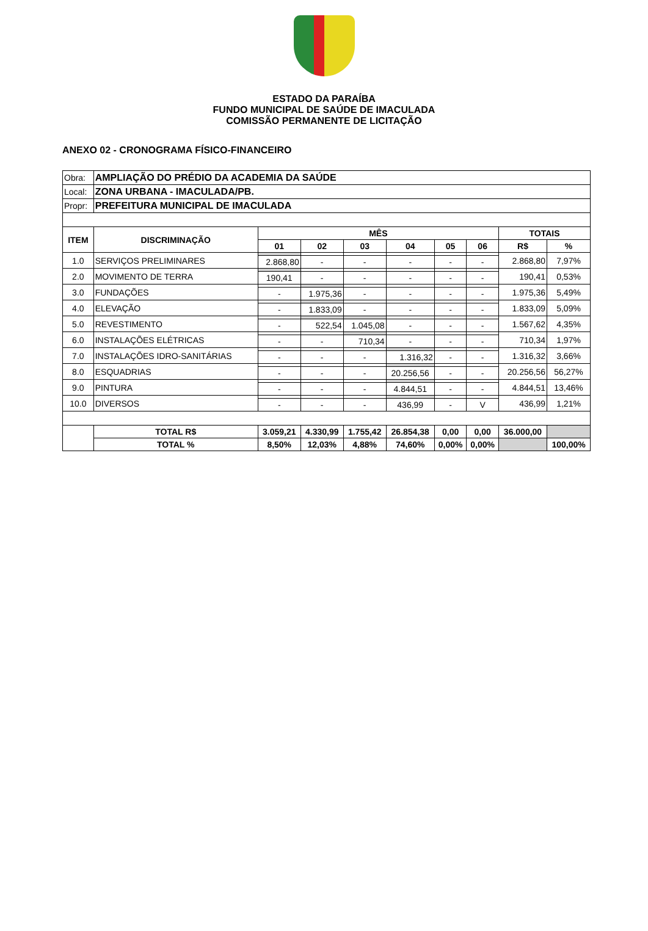ESTADO DA PARAÍBA
FUNDO MUNICIPAL DE SAÚDE DE IMACULADA
COMISSÃO PERMANENTE DE LICITAÇÃO
ANEXO 02 - CRONOGRAMA FÍSICO-FINANCEIRO
| Obra: | AMPLIAÇÃO DO PRÉDIO DA ACADEMIA DA SAÚDE | | | | | | | | |
| Local: | ZONA URBANA - IMACULADA/PB. | | | | | | | | |
| Propr: | PREFEITURA MUNICIPAL DE IMACULADA | | | | | | | | |
| ITEM | DISCRIMINAÇÃO | MÊS | | | | | | TOTAIS | |
| | | 01 | 02 | 03 | 04 | 05 | 06 | R$ | % |
| 1.0 | SERVIÇOS PRELIMINARES | | | | | | | 2.868,80 | 7,97% |
| | | 2.868,80 | - | - | - | - | - | | |
| 2.0 | MOVIMENTO DE TERRA | | | | | | | 190,41 | 0,53% |
| | | 190,41 | - | - | - | - | - | | |
| 3.0 | FUNDAÇÕES | | | | | | | 1.975,36 | 5,49% |
| | | - | 1.975,36 | - | - | - | - | | |
| 4.0 | ELEVAÇÃO | | | | | | | 1.833,09 | 5,09% |
| | | - | 1.833,09 | - | - | - | - | | |
| 5.0 | REVESTIMENTO | | | | | | | 1.567,62 | 4,35% |
| | | - | 522,54 | 1.045,08 | - | - | - | | |
| 6.0 | INSTALAÇÕES ELÉTRICAS | | | | | | | 710,34 | 1,97% |
| | | - | - | 710,34 | - | - | - | | |
| 7.0 | INSTALAÇÕES IDRO-SANITÁRIAS | | | | | | | 1.316,32 | 3,66% |
| | | - | - | - | 1.316,32 | - | - | | |
| 8.0 | ESQUADRIAS | | | | | | | 20.256,56 | 56,27% |
| | | - | - | - | 20.256,56 | - | - | | |
| 9.0 | PINTURA | | | | | | | 4.844,51 | 13,46% |
| | | - | - | - | 4.844,51 | - | - | | |
| 10.0 | DIVERSOS | | | | | | | 436,99 | 1,21% |
| | | - | - | - | 436,99 | - | V | | |
| | TOTAL R$ | 3.059,21 | 4.330,99 | 1.755,42 | 26.854,38 | 0,00 | 0,00 | 36.000,00 | |
| | TOTAL % | 8,50% | 12,03% | 4,88% | 74,60% | 0,00% | 0,00% | | 100,00% |